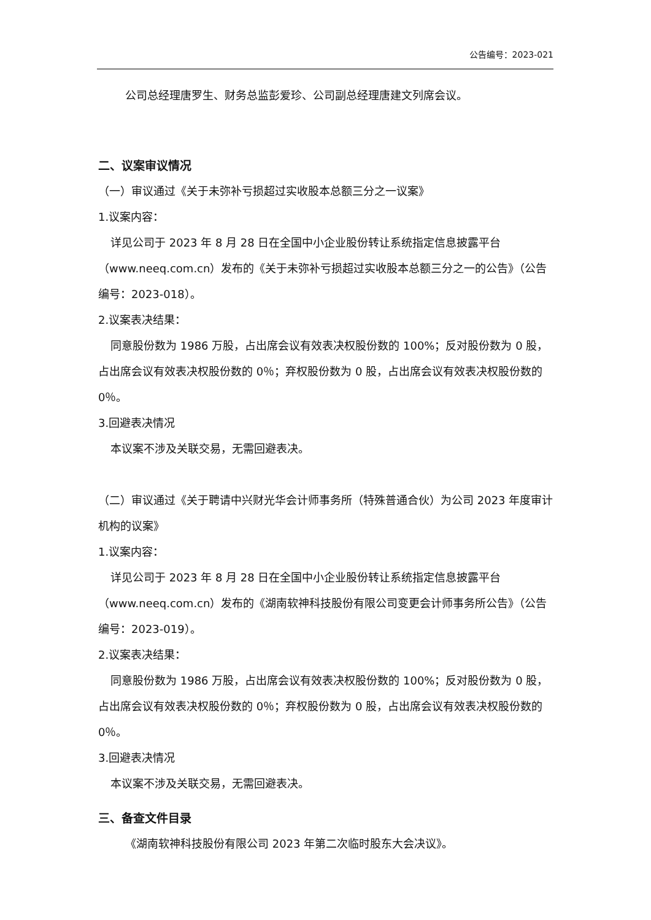公告编号：2023-021
公司总经理唐罗生、财务总监彭爱珍、公司副总经理唐建文列席会议。
二、议案审议情况
（一）审议通过《关于未弥补亏损超过实收股本总额三分之一议案》
1.议案内容：
详见公司于 2023 年 8 月 28 日在全国中小企业股份转让系统指定信息披露平台（www.neeq.com.cn）发布的《关于未弥补亏损超过实收股本总额三分之一的公告》（公告编号：2023-018）。
2.议案表决结果：
同意股份数为 1986 万股，占出席会议有效表决权股份数的 100%；反对股份数为 0 股，占出席会议有效表决权股份数的 0％；弃权股份数为 0 股，占出席会议有效表决权股份数的 0％。
3.回避表决情况
本议案不涉及关联交易，无需回避表决。
（二）审议通过《关于聘请中兴财光华会计师事务所（特殊普通合伙）为公司 2023 年度审计机构的议案》
1.议案内容：
详见公司于 2023 年 8 月 28 日在全国中小企业股份转让系统指定信息披露平台（www.neeq.com.cn）发布的《湖南软神科技股份有限公司变更会计师事务所公告》（公告编号：2023-019）。
2.议案表决结果：
同意股份数为 1986 万股，占出席会议有效表决权股份数的 100%；反对股份数为 0 股，占出席会议有效表决权股份数的 0％；弃权股份数为 0 股，占出席会议有效表决权股份数的 0％。
3.回避表决情况
本议案不涉及关联交易，无需回避表决。
三、备查文件目录
《湖南软神科技股份有限公司 2023 年第二次临时股东大会决议》。